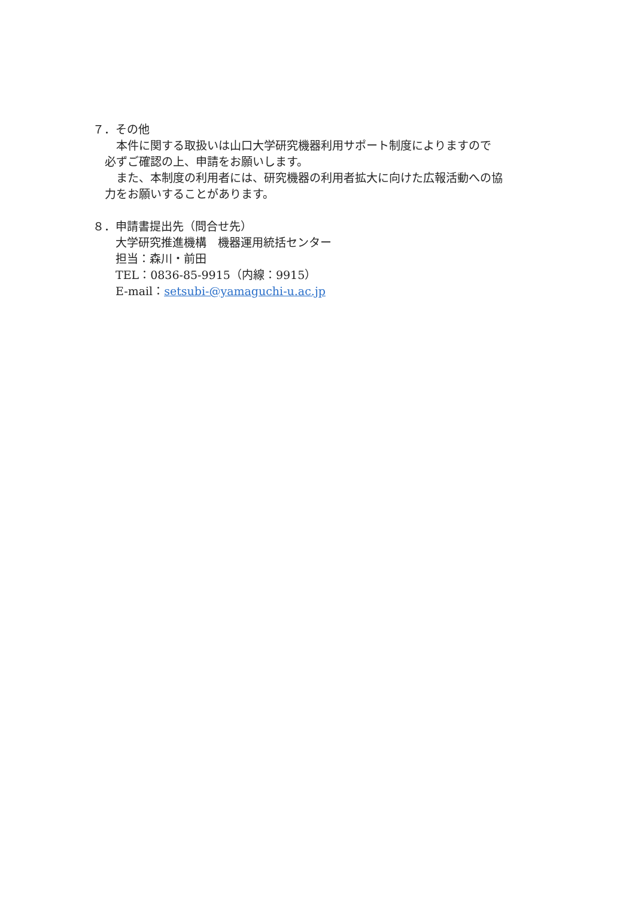７．その他
　本件に関する取扱いは山口大学研究機器利用サポート制度によりますので
必ずご確認の上、申請をお願いします。
　また、本制度の利用者には、研究機器の利用者拡大に向けた広報活動への協
力をお願いすることがあります。
８．申請書提出先（問合せ先）
大学研究推進機構　機器運用統括センター
担当：森川・前田
TEL：0836-85-9915（内線：9915）
E-mail：setsubi-@yamaguchi-u.ac.jp